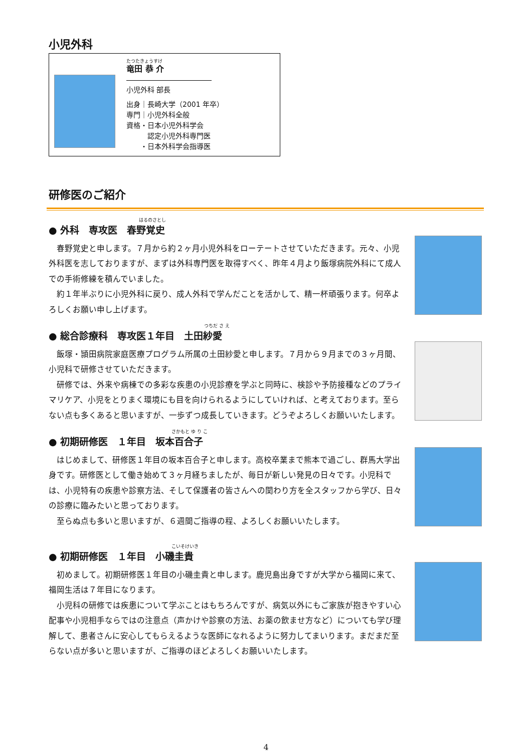小児外科
たつたきょうすけ
竜田 恭 介
小児外科 部長
出身｜長崎大学（2001 年卒）
専門｜小児外科全般
資格・日本小児外科学会
　　　認定小児外科専門医
　　・日本外科学会指導医
研修医のご紹介
はるのさとし
● 外科　専攻医　春野覚史
春野覚史と申します。７月から約２ヶ月小児外科をローテートさせていただきます。元々、小児外科医を志しておりますが、まずは外科専門医を取得すべく、昨年４月より飯塚病院外科にて成人での手術修練を積んでいました。
約１年半ぶりに小児外科に戻り、成人外科で学んだことを活かして、精一杯頑張ります。何卒よろしくお願い申し上げます。
つちだ さ え
● 総合診療科　専攻医１年目　土田紗愛
飯塚・頴田病院家庭医療プログラム所属の土田紗愛と申します。７月から９月までの３ヶ月間、小児科で研修させていただきます。
研修では、外来や病棟での多彩な疾患の小児診療を学ぶと同時に、検診や予防接種などのプライマリケア、小児をとりまく環境にも目を向けられるようにしていければ、と考えております。至らない点も多くあると思いますが、一歩ずつ成長していきます。どうぞよろしくお願いいたします。
さかもと ゆ り こ
● 初期研修医　１年目　坂本百合子
はじめまして、研修医１年目の坂本百合子と申します。高校卒業まで熊本で過ごし、群馬大学出身です。研修医として働き始めて３ヶ月経ちましたが、毎日が新しい発見の日々です。小児科では、小児特有の疾患や診察方法、そして保護者の皆さんへの関わり方を全スタッフから学び、日々の診療に臨みたいと思っております。
至らぬ点も多いと思いますが、６週間ご指導の程、よろしくお願いいたします。
こいそけいき
● 初期研修医　１年目　小磯圭貴
初めまして。初期研修医１年目の小磯圭貴と申します。鹿児島出身ですが大学から福岡に来て、福岡生活は７年目になります。
小児科の研修では疾患について学ぶことはもちろんですが、病気以外にもご家族が抱きやすい心配事や小児相手ならではの注意点（声かけや診察の方法、お薬の飲ませ方など）についても学び理解して、患者さんに安心してもらえるような医師になれるように努力してまいります。まだまだ至らない点が多いと思いますが、ご指導のほどよろしくお願いいたします。
4